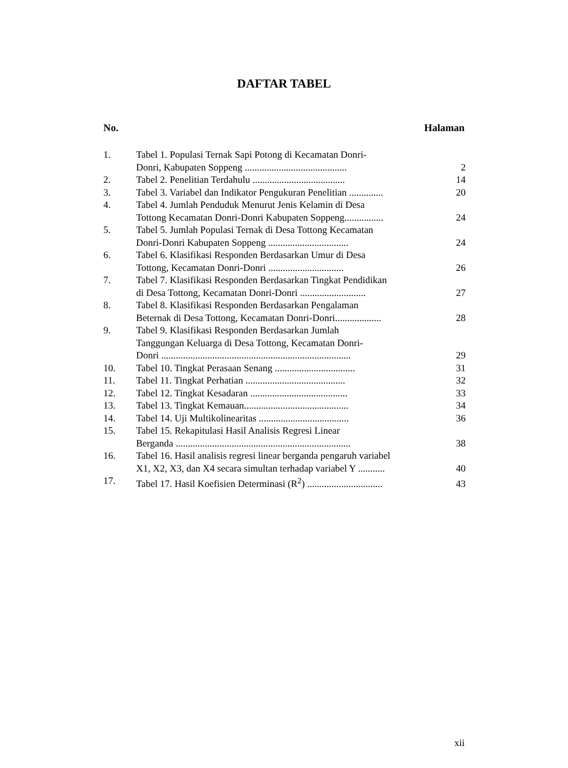DAFTAR TABEL
No. Halaman
| 1. | Tabel 1. Populasi Ternak Sapi Potong di Kecamatan Donri- Donri, Kabupaten Soppeng .......................................... | 2 |
| 2. | Tabel 2. Penelitian Terdahulu ...................................... | 14 |
| 3. | Tabel 3. Variabel dan Indikator Pengukuran Penelitian .............. | 20 |
| 4. | Tabel 4. Jumlah Penduduk Menurut Jenis Kelamin di Desa Tottong Kecamatan Donri-Donri Kabupaten Soppeng................ | 24 |
| 5. | Tabel 5. Jumlah Populasi Ternak di Desa Tottong Kecamatan Donri-Donri Kabupaten Soppeng ................................. | 24 |
| 6. | Tabel 6. Klasifikasi Responden Berdasarkan Umur di Desa Tottong, Kecamatan Donri-Donri ............................... | 26 |
| 7. | Tabel 7. Klasifikasi Responden Berdasarkan Tingkat Pendidikan di Desa Tottong, Kecamatan Donri-Donri ........................... | 27 |
| 8. | Tabel 8. Klasifikasi Responden Berdasarkan Pengalaman Beternak di Desa Tottong, Kecamatan Donri-Donri................... | 28 |
| 9. | Tabel 9. Klasifikasi Responden Berdasarkan Jumlah Tanggungan Keluarga di Desa Tottong, Kecamatan Donri- Donri .............................................................................. | 29 |
| 10. | Tabel 10. Tingkat Perasaan Senang ................................. | 31 |
| 11. | Tabel 11. Tingkat Perhatian ......................................... | 32 |
| 12. | Tabel 12. Tingkat Kesadaran ........................................ | 33 |
| 13. | Tabel 13. Tingkat Kemauan........................................... | 34 |
| 14. | Tabel 14. Uji Multikolinearitas ..................................... | 36 |
| 15. | Tabel 15. Rekapitulasi Hasil Analisis Regresi Linear Berganda ........................................................................ | 38 |
| 16. | Tabel 16. Hasil analisis regresi linear berganda pengaruh variabel X1, X2, X3, dan X4 secara simultan terhadap variabel Y ........... | 40 |
| 17. | Tabel 17. Hasil Koefisien Determinasi (R<sup>2</sup>) ............................... | 43 |
xii